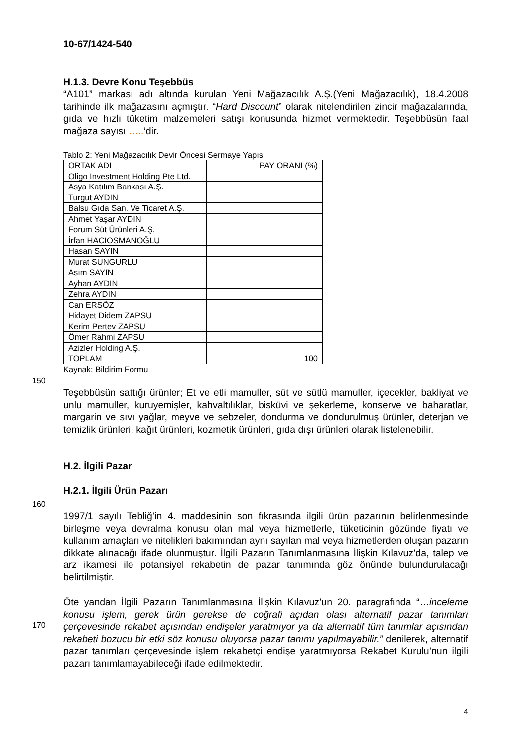10-67/1424-540
H.1.3. Devre Konu Teşebbüs
“A101” markası adı altında kurulan Yeni Mağazacılık A.Ş.(Yeni Mağazacılık), 18.4.2008 tarihinde ilk mağazasını açmıştır. “Hard Discount” olarak nitelendirilen zincir mağazalarında, gıda ve hızlı tüketim malzemeleri satışı konusunda hizmet vermektedir. Teşebbüsün faal mağaza sayısı …..’dir.
Tablo 2: Yeni Mağazacılık Devir Öncesi Sermaye Yapısı
| ORTAK ADI | PAY ORANI (%) |
| Oligo Investment Holding Pte Ltd. | |
| Asya Katılım Bankası A.Ş. | |
| Turgut AYDIN | |
| Balsu Gıda San. Ve Ticaret A.Ş. | |
| Ahmet Yaşar AYDIN | |
| Forum Süt Ürünleri A.Ş. | |
| İrfan HACIOSMANOĞLU | |
| Hasan SAYIN | |
| Murat SUNGURLU | |
| Asım SAYIN | |
| Ayhan AYDIN | |
| Zehra AYDIN | |
| Can ERSÖZ | |
| Hidayet Didem ZAPSU | |
| Kerim Pertev ZAPSU | |
| Ömer Rahmi ZAPSU | |
| Azizler Holding A.Ş. | |
| TOPLAM | 100 |
Kaynak: Bildirim Formu
150
Teşebbüsün sattığı ürünler; Et ve etli mamuller, süt ve sütlü mamuller, içecekler, bakliyat ve unlu mamuller, kuruyemişler, kahvaltılıklar, bisküvi ve şekerleme, konserve ve baharatlar, margarin ve sıvı yağlar, meyve ve sebzeler, dondurma ve dondurulmuş ürünler, deterjan ve temizlik ürünleri, kağıt ürünleri, kozmetik ürünleri, gıda dışı ürünleri olarak listelenebilir.
H.2. İlgili Pazar
H.2.1. İlgili Ürün Pazarı
160
1997/1 sayılı Tebliğ’in 4. maddesinin son fıkrasında ilgili ürün pazarının belirlenmesinde birleşme veya devralma konusu olan mal veya hizmetlerle, tüketicinin gözünde fiyatı ve kullanım amaçları ve nitelikleri bakımından aynı sayılan mal veya hizmetlerden oluşan pazarın dikkate alınacağı ifade olunmuştur. İlgili Pazarın Tanımlanmasına İlişkin Kılavuz’da, talep ve arz ikamesi ile potansiyel rekabetin de pazar tanımında göz önünde bulundurulacağı belirtilmiştir.
Öte yandan İlgili Pazarın Tanımlanmasına İlişkin Kılavuz’un 20. paragrafında “…inceleme konusu işlem, gerek ürün gerekse de coğrafi açıdan olası alternatif pazar tanımları çerçevesinde rekabet açısından endişeler yaratmıyor ya da alternatif tüm tanımlar açısından rekabeti bozucu bir etki söz konusu oluyorsa pazar tanımı yapılmayabilir.” denilerek, alternatif pazar tanımları çerçevesinde işlem rekabetçi endişe yaratmıyorsa Rekabet Kurulu’nun ilgili pazarı tanımlamayabileceği ifade edilmektedir.
170
4